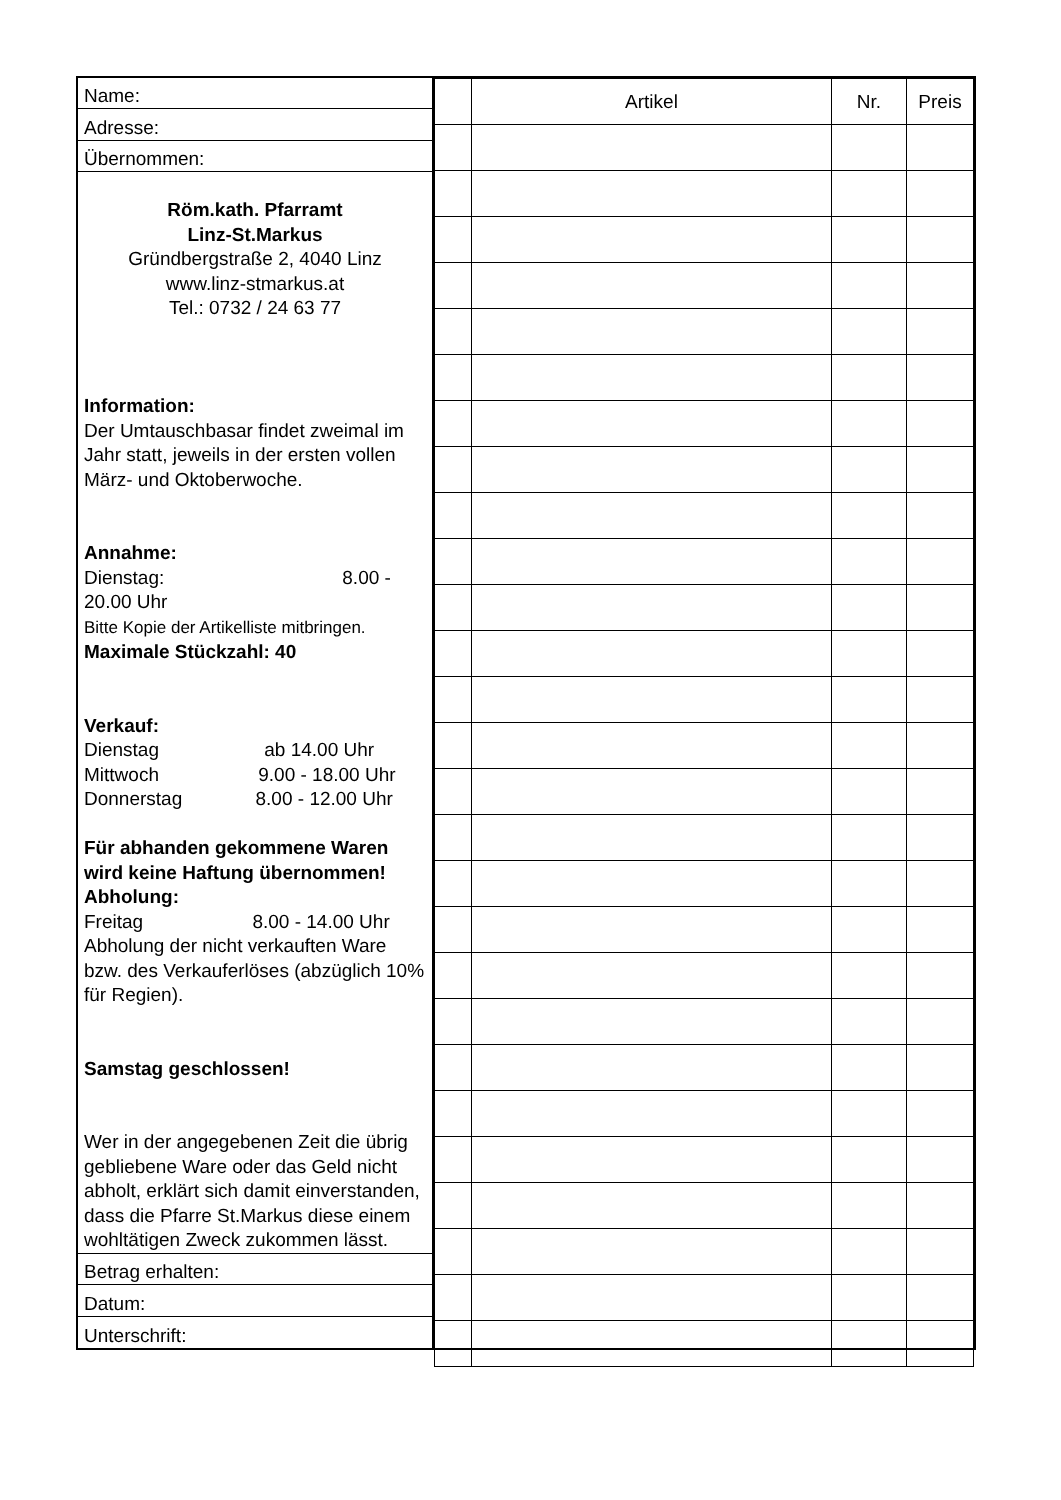Name:
Adresse:
Übernommen:
Röm.kath. Pfarramt
Linz-St.Markus
Gründbergstraße 2, 4040 Linz
www.linz-stmarkus.at
Tel.: 0732 / 24 63 77
Information:
Der Umtauschbasar findet zweimal im Jahr statt, jeweils in der ersten vollen März- und Oktoberwoche.
Annahme:
Dienstag: 8.00 - 20.00 Uhr
Bitte Kopie der Artikelliste mitbringen.
Maximale Stückzahl: 40
Verkauf:
Dienstag ab 14.00 Uhr
Mittwoch 9.00 - 18.00 Uhr
Donnerstag 8.00 - 12.00 Uhr
Für abhanden gekommene Waren wird keine Haftung übernommen!
Abholung:
Freitag 8.00 - 14.00 Uhr
Abholung der nicht verkauften Ware bzw. des Verkauferlöses (abzüglich 10% für Regien).
Samstag geschlossen!
Wer in der angegebenen Zeit die übrig gebliebene Ware oder das Geld nicht abholt, erklärt sich damit einverstanden, dass die Pfarre St.Markus diese einem wohltätigen Zweck zukommen lässt.
Betrag erhalten:
Datum:
Unterschrift:
| | Artikel | Nr. | Preis |
| --- | --- | --- | --- |